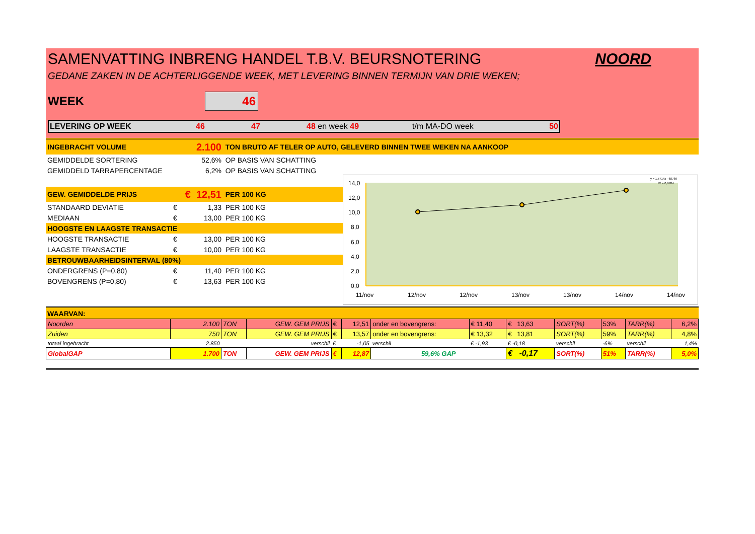SAMENVATTING INBRENG HANDEL T.B.V. BEURSNOTERING NOORD
GEDANE ZAKEN IN DE ACHTERLIGGENDE WEEK, MET LEVERING BINNEN TERMIJN VAN DRIE WEKEN;
WEEK 46
LEVERING OP WEEK 46 47 48 en week 49 t/m MA-DO week 50
INGEBRACHT VOLUME 2.100 TON BRUTO AF TELER OP AUTO, GELEVERD BINNEN TWEE WEKEN NA AANKOOP
GEMIDDELDE SORTERING 52,6% OP BASIS VAN SCHATTING
GEMIDDELD TARRAPERCENTAGE 6,2% OP BASIS VAN SCHATTING
GEW. GEMIDDELDE PRIJS € 12,51 PER 100 KG
STANDAARD DEVIATIE € 1,33 PER 100 KG
MEDIAAN € 13,00 PER 100 KG
HOOGSTE EN LAAGSTE TRANSACTIE
HOOGSTE TRANSACTIE € 13,00 PER 100 KG
LAAGSTE TRANSACTIE € 10,00 PER 100 KG
BETROUWBAARHEIDSINTERVAL (80%)
ONDERGRENS (P=0,80) € 11,40 PER 100 KG
BOVENGRENS (P=0,80) € 13,63 PER 100 KG
14,0
12,0
10,0
8,0
6,0
4,0
2,0
0,0
11/nov
12/nov
12/nov
13/nov
13/nov
14/nov
14/nov
y = 1,5714x - 68789
R² = 0,9784
WAARVAN:
| Noorden | 2.100 | TON | GEW. GEM PRIJS | € | 12,51 | onder en bovengrens: | € 11,40 | € 13,63 | SORT(%) | 53% | TARR(%) | 6,2% |
| Zuiden | 750 | TON | GEW. GEM PRIJS | € | 13,57 | onder en bovengrens: | € 13,32 | € 13,81 | SORT(%) | 59% | TARR(%) | 4,8% |
| totaal ingebracht | 2.850 | | verschil | € | -1,05 | verschil | € -1,93 | € -0,18 | verschil | -6% | verschil | 1,4% |
| GlobalGAP | 1.700 | TON | GEW. GEM PRIJS | € | 12,87 | 59,6% GAP | | € -0,17 | SORT(%) | 51% | TARR(%) | 5,0% |